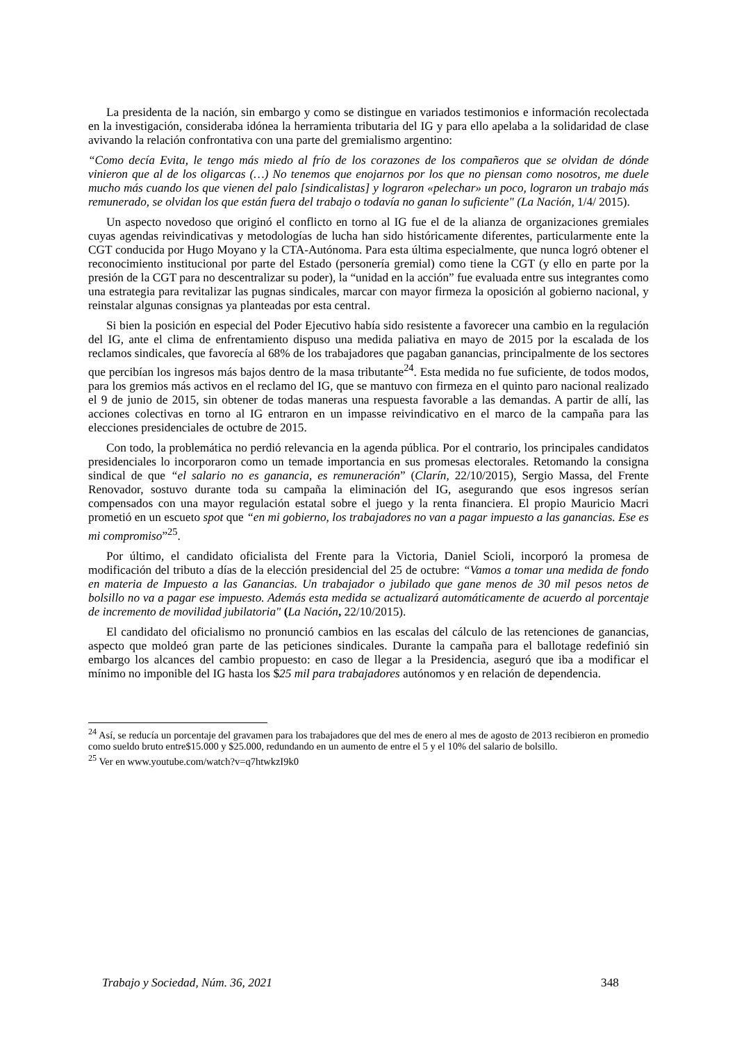La presidenta de la nación, sin embargo y como se distingue en variados testimonios e información recolectada en la investigación, consideraba idónea la herramienta tributaria del IG y para ello apelaba a la solidaridad de clase avivando la relación confrontativa con una parte del gremialismo argentino:
“Como decía Evita, le tengo más miedo al frío de los corazones de los compañeros que se olvidan de dónde vinieron que al de los oligarcas (…) No tenemos que enojarnos por los que no piensan como nosotros, me duele mucho más cuando los que vienen del palo [sindicalistas] y lograron «pelechar» un poco, lograron un trabajo más remunerado, se olvidan los que están fuera del trabajo o todavía no ganan lo suficiente" (La Nación, 1/4/ 2015).
Un aspecto novedoso que originó el conflicto en torno al IG fue el de la alianza de organizaciones gremiales cuyas agendas reivindicativas y metodologías de lucha han sido históricamente diferentes, particularmente ente la CGT conducida por Hugo Moyano y la CTA-Autónoma. Para esta última especialmente, que nunca logró obtener el reconocimiento institucional por parte del Estado (personería gremial) como tiene la CGT (y ello en parte por la presión de la CGT para no descentralizar su poder), la “unidad en la acción” fue evaluada entre sus integrantes como una estrategia para revitalizar las pugnas sindicales, marcar con mayor firmeza la oposición al gobierno nacional, y reinstalar algunas consignas ya planteadas por esta central.
Si bien la posición en especial del Poder Ejecutivo había sido resistente a favorecer una cambio en la regulación del IG, ante el clima de enfrentamiento dispuso una medida paliativa en mayo de 2015 por la escalada de los reclamos sindicales, que favorecía al 68% de los trabajadores que pagaban ganancias, principalmente de los sectores que percibían los ingresos más bajos dentro de la masa tributante<sup>24</sup>. Esta medida no fue suficiente, de todos modos, para los gremios más activos en el reclamo del IG, que se mantuvo con firmeza en el quinto paro nacional realizado el 9 de junio de 2015, sin obtener de todas maneras una respuesta favorable a las demandas. A partir de allí, las acciones colectivas en torno al IG entraron en un impasse reivindicativo en el marco de la campaña para las elecciones presidenciales de octubre de 2015.
Con todo, la problemática no perdió relevancia en la agenda pública. Por el contrario, los principales candidatos presidenciales lo incorporaron como un temade importancia en sus promesas electorales. Retomando la consigna sindical de que “el salario no es ganancia, es remuneración” (Clarín, 22/10/2015), Sergio Massa, del Frente Renovador, sostuvo durante toda su campaña la eliminación del IG, asegurando que esos ingresos serían compensados con una mayor regulación estatal sobre el juego y la renta financiera. El propio Mauricio Macri prometió en un escueto spot que “en mi gobierno, los trabajadores no van a pagar impuesto a las ganancias. Ese es mi compromiso”<sup>25</sup>.
Por último, el candidato oficialista del Frente para la Victoria, Daniel Scioli, incorporó la promesa de modificación del tributo a días de la elección presidencial del 25 de octubre: “Vamos a tomar una medida de fondo en materia de Impuesto a las Ganancias. Un trabajador o jubilado que gane menos de 30 mil pesos netos de bolsillo no va a pagar ese impuesto. Además esta medida se actualizará automáticamente de acuerdo al porcentaje de incremento de movilidad jubilatoria" (La Nación, 22/10/2015).
El candidato del oficialismo no pronunció cambios en las escalas del cálculo de las retenciones de ganancias, aspecto que moldeó gran parte de las peticiones sindicales. Durante la campaña para el ballotage redefinió sin embargo los alcances del cambio propuesto: en caso de llegar a la Presidencia, aseguró que iba a modificar el mínimo no imponible del IG hasta los $25 mil para trabajadores autónomos y en relación de dependencia.
<sup>24</sup> Así, se reducía un porcentaje del gravamen para los trabajadores que del mes de enero al mes de agosto de 2013 recibieron en promedio como sueldo bruto entre$15.000 y $25.000, redundando en un aumento de entre el 5 y el 10% del salario de bolsillo.
<sup>25</sup> Ver en www.youtube.com/watch?v=q7htwkzI9k0
Trabajo y Sociedad, Núm. 36, 2021 348